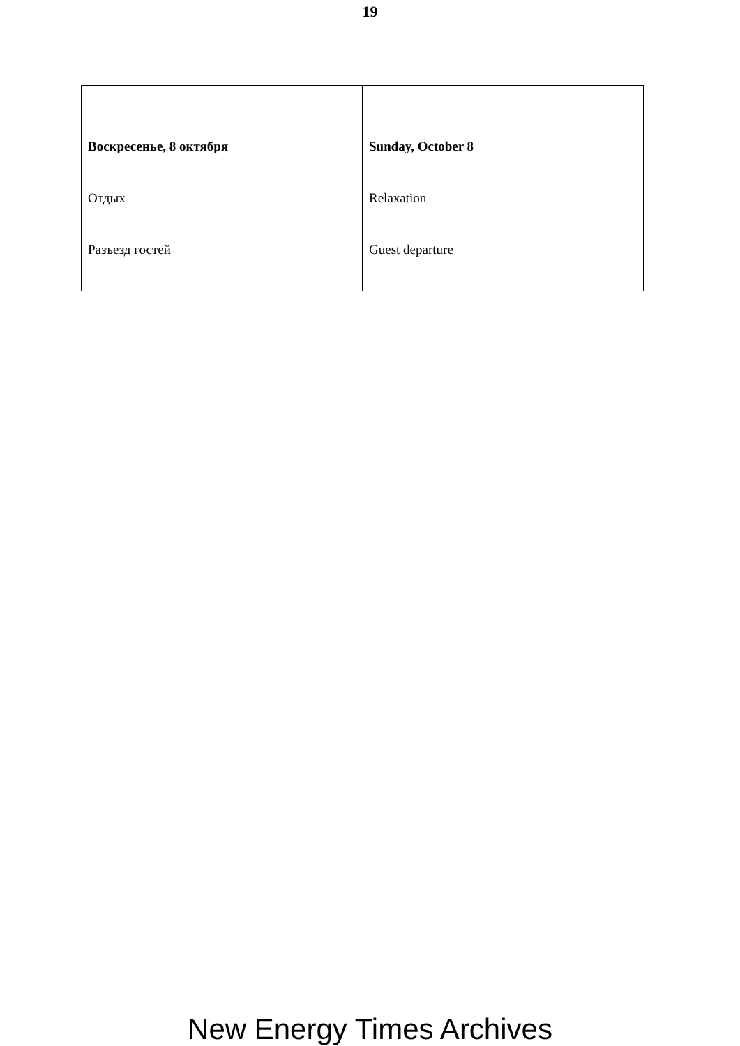19
| Воскресенье, 8 октября Отдых Разъезд гостей | Sunday, October 8 Relaxation Guest departure |
New Energy Times Archives